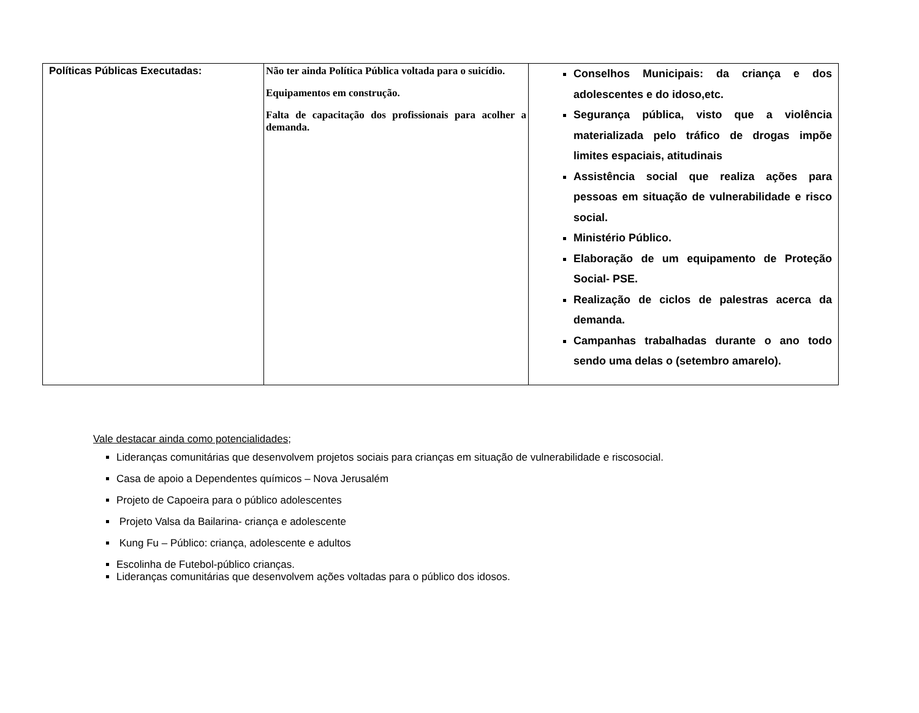| Políticas Públicas Executadas: | Não ter ainda Política Pública voltada para o suicídio. Equipamentos em construção. Falta de capacitação dos profissionais para acolher a demanda. | Conselhos Municipais: da criança e dos adolescentes e do idoso,etc. Segurança pública, visto que a violência materializada pelo tráfico de drogas impõe limites espaciais, atitudinais Assistência social que realiza ações para pessoas em situação de vulnerabilidade e risco social. Ministério Público. Elaboração de um equipamento de Proteção Social- PSE. Realização de ciclos de palestras acerca da demanda. Campanhas trabalhadas durante o ano todo sendo uma delas o (setembro amarelo). |
Vale destacar ainda como potencialidades;
Lideranças comunitárias que desenvolvem projetos sociais para crianças em situação de vulnerabilidade e riscosocial.
Casa de apoio a Dependentes químicos – Nova Jerusalém
Projeto de Capoeira para o público adolescentes
Projeto Valsa da Bailarina- criança e adolescente
Kung Fu – Público: criança, adolescente e adultos
Escolinha de Futebol-público crianças.
Lideranças comunitárias que desenvolvem ações voltadas para o público dos idosos.